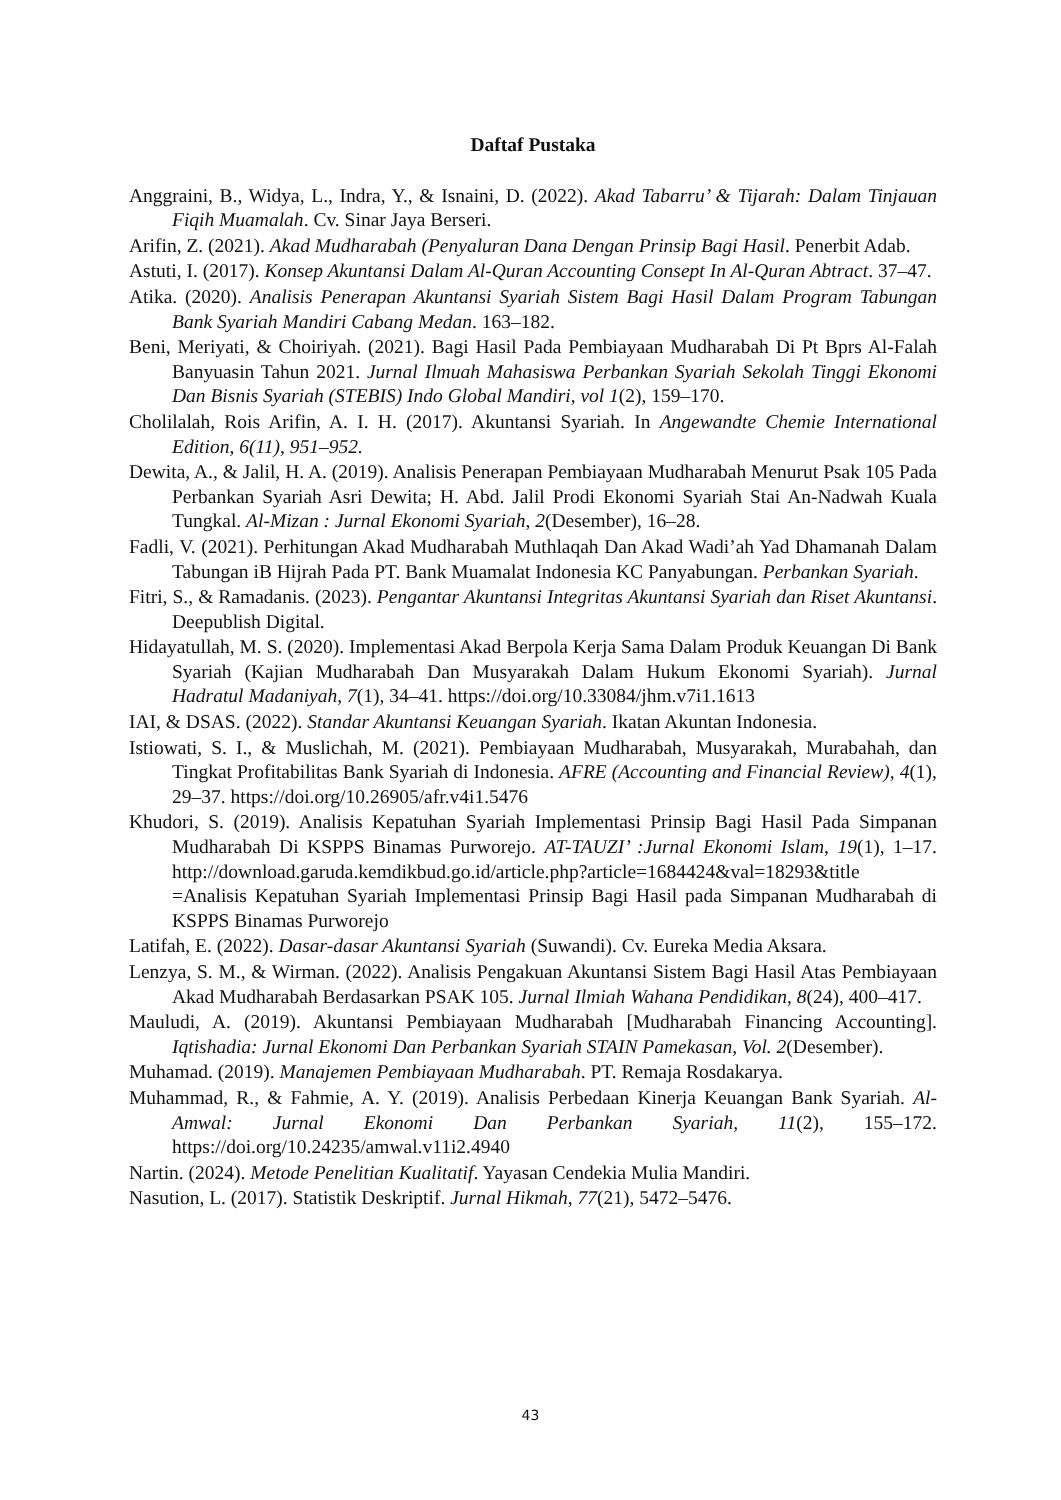Daftaf Pustaka
Anggraini, B., Widya, L., Indra, Y., & Isnaini, D. (2022). Akad Tabarru’ & Tijarah: Dalam Tinjauan Fiqih Muamalah. Cv. Sinar Jaya Berseri.
Arifin, Z. (2021). Akad Mudharabah (Penyaluran Dana Dengan Prinsip Bagi Hasil. Penerbit Adab.
Astuti, I. (2017). Konsep Akuntansi Dalam Al-Quran Accounting Consept In Al-Quran Abtract. 37–47.
Atika. (2020). Analisis Penerapan Akuntansi Syariah Sistem Bagi Hasil Dalam Program Tabungan Bank Syariah Mandiri Cabang Medan. 163–182.
Beni, Meriyati, & Choiriyah. (2021). Bagi Hasil Pada Pembiayaan Mudharabah Di Pt Bprs Al-Falah Banyuasin Tahun 2021. Jurnal Ilmuah Mahasiswa Perbankan Syariah Sekolah Tinggi Ekonomi Dan Bisnis Syariah (STEBIS) Indo Global Mandiri, vol 1(2), 159–170.
Cholilalah, Rois Arifin, A. I. H. (2017). Akuntansi Syariah. In Angewandte Chemie International Edition, 6(11), 951–952.
Dewita, A., & Jalil, H. A. (2019). Analisis Penerapan Pembiayaan Mudharabah Menurut Psak 105 Pada Perbankan Syariah Asri Dewita; H. Abd. Jalil Prodi Ekonomi Syariah Stai An-Nadwah Kuala Tungkal. Al-Mizan : Jurnal Ekonomi Syariah, 2(Desember), 16–28.
Fadli, V. (2021). Perhitungan Akad Mudharabah Muthlaqah Dan Akad Wadi’ah Yad Dhamanah Dalam Tabungan iB Hijrah Pada PT. Bank Muamalat Indonesia KC Panyabungan. Perbankan Syariah.
Fitri, S., & Ramadanis. (2023). Pengantar Akuntansi Integritas Akuntansi Syariah dan Riset Akuntansi. Deepublish Digital.
Hidayatullah, M. S. (2020). Implementasi Akad Berpola Kerja Sama Dalam Produk Keuangan Di Bank Syariah (Kajian Mudharabah Dan Musyarakah Dalam Hukum Ekonomi Syariah). Jurnal Hadratul Madaniyah, 7(1), 34–41. https://doi.org/10.33084/jhm.v7i1.1613
IAI, & DSAS. (2022). Standar Akuntansi Keuangan Syariah. Ikatan Akuntan Indonesia.
Istiowati, S. I., & Muslichah, M. (2021). Pembiayaan Mudharabah, Musyarakah, Murabahah, dan Tingkat Profitabilitas Bank Syariah di Indonesia. AFRE (Accounting and Financial Review), 4(1), 29–37. https://doi.org/10.26905/afr.v4i1.5476
Khudori, S. (2019). Analisis Kepatuhan Syariah Implementasi Prinsip Bagi Hasil Pada Simpanan Mudharabah Di KSPPS Binamas Purworejo. AT-TAUZI’ :Jurnal Ekonomi Islam, 19(1), 1–17. http://download.garuda.kemdikbud.go.id/article.php?article=1684424&val=18293&title =Analisis Kepatuhan Syariah Implementasi Prinsip Bagi Hasil pada Simpanan Mudharabah di KSPPS Binamas Purworejo
Latifah, E. (2022). Dasar-dasar Akuntansi Syariah (Suwandi). Cv. Eureka Media Aksara.
Lenzya, S. M., & Wirman. (2022). Analisis Pengakuan Akuntansi Sistem Bagi Hasil Atas Pembiayaan Akad Mudharabah Berdasarkan PSAK 105. Jurnal Ilmiah Wahana Pendidikan, 8(24), 400–417.
Mauludi, A. (2019). Akuntansi Pembiayaan Mudharabah [Mudharabah Financing Accounting]. Iqtishadia: Jurnal Ekonomi Dan Perbankan Syariah STAIN Pamekasan, Vol. 2(Desember).
Muhamad. (2019). Manajemen Pembiayaan Mudharabah. PT. Remaja Rosdakarya.
Muhammad, R., & Fahmie, A. Y. (2019). Analisis Perbedaan Kinerja Keuangan Bank Syariah. Al-Amwal: Jurnal Ekonomi Dan Perbankan Syariah, 11(2), 155–172. https://doi.org/10.24235/amwal.v11i2.4940
Nartin. (2024). Metode Penelitian Kualitatif. Yayasan Cendekia Mulia Mandiri.
Nasution, L. (2017). Statistik Deskriptif. Jurnal Hikmah, 77(21), 5472–5476.
43